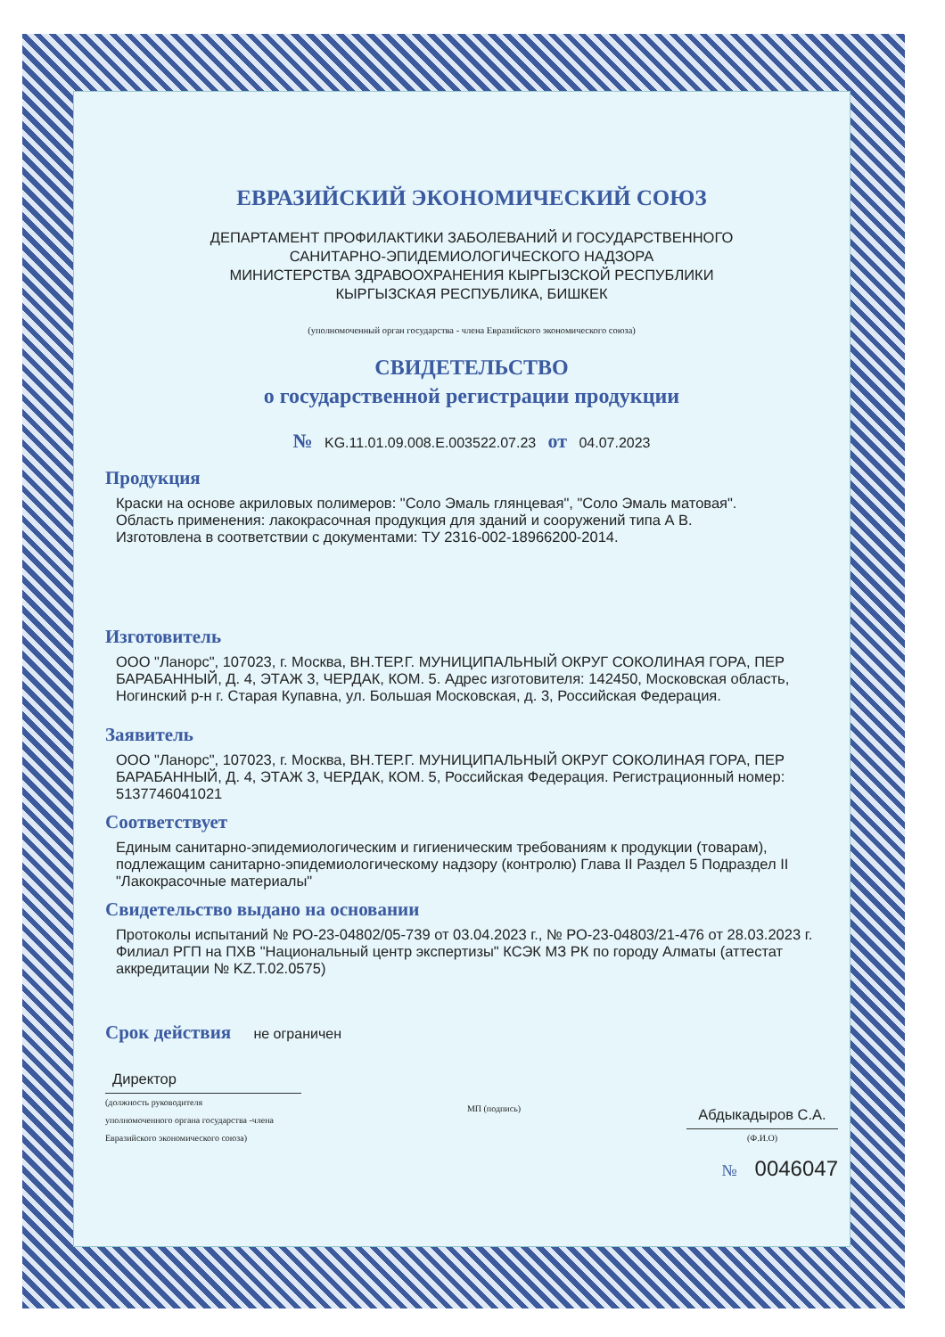ЕВРАЗИЙСКИЙ ЭКОНОМИЧЕСКИЙ СОЮЗ
ДЕПАРТАМЕНТ ПРОФИЛАКТИКИ ЗАБОЛЕВАНИЙ И ГОСУДАРСТВЕННОГО
САНИТАРНО-ЭПИДЕМИОЛОГИЧЕСКОГО НАДЗОРА
МИНИСТЕРСТВА ЗДРАВООХРАНЕНИЯ КЫРГЫЗСКОЙ РЕСПУБЛИКИ
КЫРГЫЗСКАЯ РЕСПУБЛИКА, БИШКЕК
(уполномоченный орган государства - члена Евразийского экономического союза)
СВИДЕТЕЛЬСТВО
о государственной регистрации продукции
№ KG.11.01.09.008.Е.003522.07.23 от 04.07.2023
Продукция
Краски на основе акриловых полимеров: "Соло Эмаль глянцевая", "Соло Эмаль матовая".
Область применения: лакокрасочная продукция для зданий и сооружений типа А В.
Изготовлена в соответствии с документами: ТУ 2316-002-18966200-2014.
Изготовитель
ООО "Ланорс", 107023, г. Москва, ВН.ТЕР.Г. МУНИЦИПАЛЬНЫЙ ОКРУГ СОКОЛИНАЯ ГОРА, ПЕР БАРАБАННЫЙ, Д. 4, ЭТАЖ 3, ЧЕРДАК, КОМ. 5. Адрес изготовителя: 142450, Московская область, Ногинский р-н г. Старая Купавна, ул. Большая Московская, д. 3, Российская Федерация.
Заявитель
ООО "Ланорс", 107023, г. Москва, ВН.ТЕР.Г. МУНИЦИПАЛЬНЫЙ ОКРУГ СОКОЛИНАЯ ГОРА, ПЕР БАРАБАННЫЙ, Д. 4, ЭТАЖ 3, ЧЕРДАК, КОМ. 5, Российская Федерация. Регистрационный номер: 5137746041021
Соответствует
Единым санитарно-эпидемиологическим и гигиеническим требованиям к продукции (товарам), подлежащим санитарно-эпидемиологическому надзору (контролю) Глава II Раздел 5 Подраздел II "Лакокрасочные материалы"
Свидетельство выдано на основании
Протоколы испытаний № РО-23-04802/05-739 от 03.04.2023 г., № РО-23-04803/21-476 от 28.03.2023 г. Филиал РГП на ПХВ "Национальный центр экспертизы" КСЭК МЗ РК по городу Алматы (аттестат аккредитации № KZ.T.02.0575)
Срок действия не ограничен
Директор
(должность руководителя
уполномоченного органа государства -члена
Евразийского экономического союза)
МП (подпись)
Абдыкадыров С.А.
(Ф.И.О)
№ 0046047